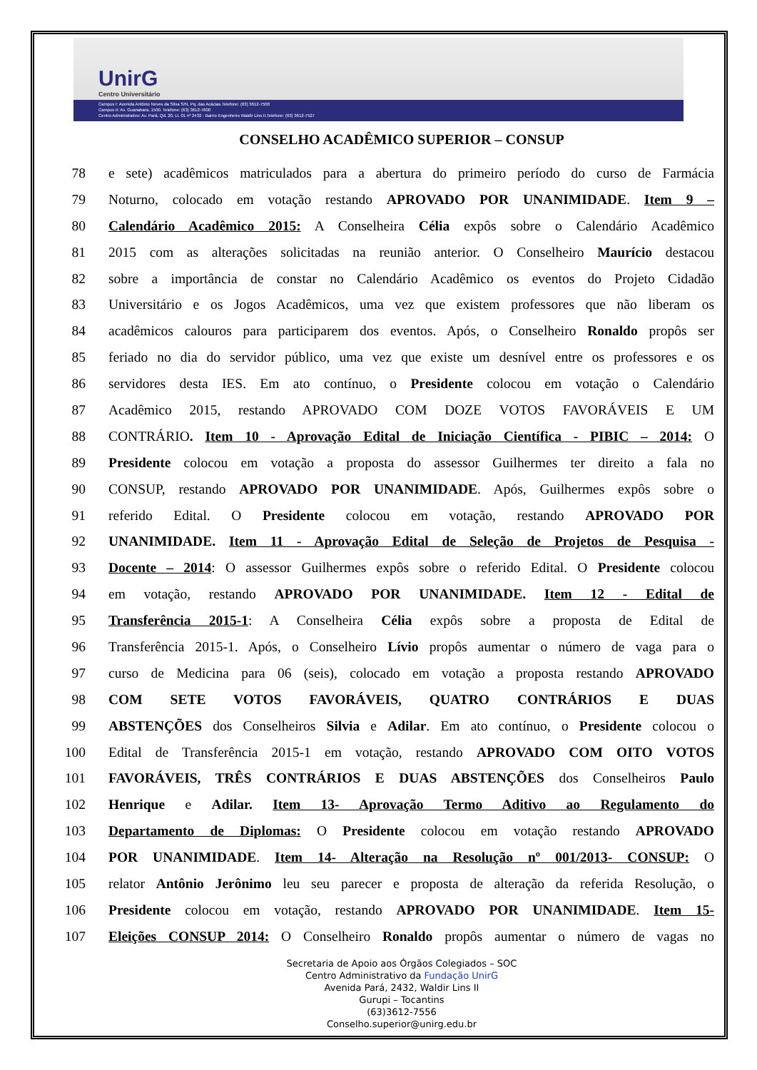UnirG
Centro Universitário
Campus I: Avenida Antônio Neves da Silva S/N, Pq. das Acácias.Telefone: (63) 3612-7500
Campus II: Av. Guanabara, 1500. Telefone: (63) 3612-7600
Centro Administrativo: Av. Pará, Qd. 20, Lt. 01 nº 2432 - Bairro Engenheiro Waldir Lins II.Telefone: (63) 3612-7527
CONSELHO ACADÊMICO SUPERIOR – CONSUP
78 e sete) acadêmicos matriculados para a abertura do primeiro período do curso de Farmácia
79 Noturno, colocado em votação restando APROVADO POR UNANIMIDADE. Item 9 –
80 Calendário Acadêmico 2015: A Conselheira Célia expôs sobre o Calendário Acadêmico
81 2015 com as alterações solicitadas na reunião anterior. O Conselheiro Maurício destacou
82 sobre a importância de constar no Calendário Acadêmico os eventos do Projeto Cidadão
83 Universitário e os Jogos Acadêmicos, uma vez que existem professores que não liberam os
84 acadêmicos calouros para participarem dos eventos. Após, o Conselheiro Ronaldo propôs ser
85 feriado no dia do servidor público, uma vez que existe um desnível entre os professores e os
86 servidores desta IES. Em ato contínuo, o Presidente colocou em votação o Calendário
87 Acadêmico 2015, restando APROVADO COM DOZE VOTOS FAVORÁVEIS E UM
88 CONTRÁRIO. Item 10 - Aprovação Edital de Iniciação Científica - PIBIC – 2014: O
89 Presidente colocou em votação a proposta do assessor Guilhermes ter direito a fala no
90 CONSUP, restando APROVADO POR UNANIMIDADE. Após, Guilhermes expôs sobre o
91 referido Edital. O Presidente colocou em votação, restando APROVADO POR
92 UNANIMIDADE. Item 11 - Aprovação Edital de Seleção de Projetos de Pesquisa -
93 Docente – 2014: O assessor Guilhermes expôs sobre o referido Edital. O Presidente colocou
94 em votação, restando APROVADO POR UNANIMIDADE. Item 12 - Edital de
95 Transferência 2015-1: A Conselheira Célia expôs sobre a proposta de Edital de
96 Transferência 2015-1. Após, o Conselheiro Lívio propôs aumentar o número de vaga para o
97 curso de Medicina para 06 (seis), colocado em votação a proposta restando APROVADO
98 COM SETE VOTOS FAVORÁVEIS, QUATRO CONTRÁRIOS E DUAS
99 ABSTENÇÕES dos Conselheiros Silvia e Adilar. Em ato contínuo, o Presidente colocou o
100 Edital de Transferência 2015-1 em votação, restando APROVADO COM OITO VOTOS
101 FAVORÁVEIS, TRÊS CONTRÁRIOS E DUAS ABSTENÇÕES dos Conselheiros Paulo
102 Henrique e Adilar. Item 13- Aprovação Termo Aditivo ao Regulamento do
103 Departamento de Diplomas: O Presidente colocou em votação restando APROVADO
104 POR UNANIMIDADE. Item 14- Alteração na Resolução nº 001/2013- CONSUP: O
105 relator Antônio Jerônimo leu seu parecer e proposta de alteração da referida Resolução, o
106 Presidente colocou em votação, restando APROVADO POR UNANIMIDADE. Item 15-
107 Eleições CONSUP 2014: O Conselheiro Ronaldo propôs aumentar o número de vagas no
Secretaria de Apoio aos Órgãos Colegiados – SOC
Centro Administrativo da Fundação UnirG
Avenida Pará, 2432, Waldir Lins II
Gurupi – Tocantins
(63)3612-7556
Conselho.superior@unirg.edu.br